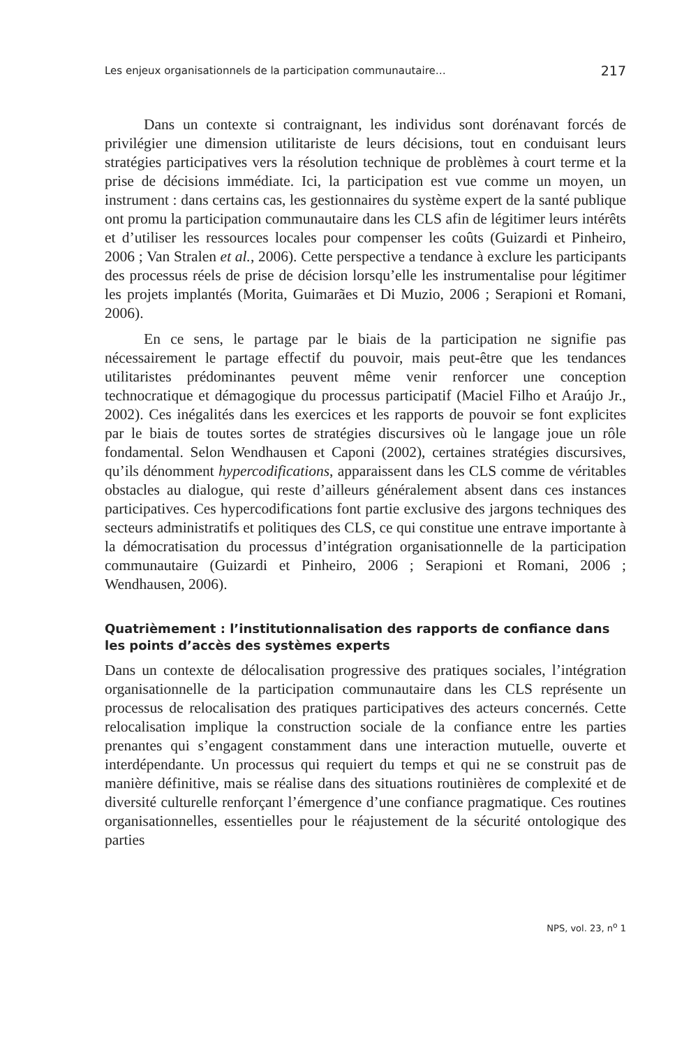Les enjeux organisationnels de la participation communautaire… 217
Dans un contexte si contraignant, les individus sont dorénavant forcés de privilégier une dimension utilitariste de leurs décisions, tout en conduisant leurs stratégies participatives vers la résolution technique de problèmes à court terme et la prise de décisions immédiate. Ici, la participation est vue comme un moyen, un instrument : dans certains cas, les gestionnaires du système expert de la santé publique ont promu la participation communautaire dans les CLS afin de légitimer leurs intérêts et d’utiliser les ressources locales pour compenser les coûts (Guizardi et Pinheiro, 2006 ; Van Stralen et al., 2006). Cette perspective a tendance à exclure les participants des processus réels de prise de décision lorsqu’elle les instrumentalise pour légitimer les projets implantés (Morita, Guimarães et Di Muzio, 2006 ; Serapioni et Romani, 2006).
En ce sens, le partage par le biais de la participation ne signifie pas nécessairement le partage effectif du pouvoir, mais peut-être que les tendances utilitaristes prédominantes peuvent même venir renforcer une conception technocratique et démagogique du processus participatif (Maciel Filho et Araújo Jr., 2002). Ces inégalités dans les exercices et les rapports de pouvoir se font explicites par le biais de toutes sortes de stratégies discursives où le langage joue un rôle fondamental. Selon Wendhausen et Caponi (2002), certaines stratégies discursives, qu’ils dénomment hypercodifications, apparaissent dans les CLS comme de véritables obstacles au dialogue, qui reste d’ailleurs généralement absent dans ces instances participatives. Ces hypercodifications font partie exclusive des jargons techniques des secteurs administratifs et politiques des CLS, ce qui constitue une entrave importante à la démocratisation du processus d’intégration organisationnelle de la participation communautaire (Guizardi et Pinheiro, 2006 ; Serapioni et Romani, 2006 ; Wendhausen, 2006).
Quatrièmement : l’institutionnalisation des rapports de confiance dans les points d’accès des systèmes experts
Dans un contexte de délocalisation progressive des pratiques sociales, l’intégration organisationnelle de la participation communautaire dans les CLS représente un processus de relocalisation des pratiques participatives des acteurs concernés. Cette relocalisation implique la construction sociale de la confiance entre les parties prenantes qui s’engagent constamment dans une interaction mutuelle, ouverte et interdépendante. Un processus qui requiert du temps et qui ne se construit pas de manière définitive, mais se réalise dans des situations routinières de complexité et de diversité culturelle renforçant l’émergence d’une confiance pragmatique. Ces routines organisationnelles, essentielles pour le réajustement de la sécurité ontologique des parties
NPS, vol. 23, n<sup>o</sup> 1